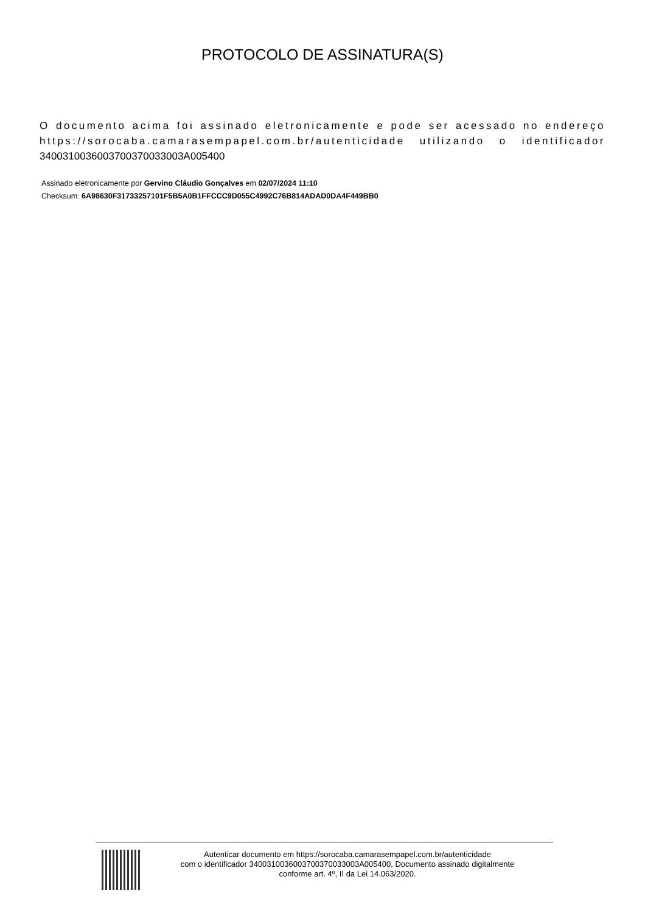PROTOCOLO DE ASSINATURA(S)
O documento acima foi assinado eletronicamente e pode ser acessado no endereço https://sorocaba.camarasempapel.com.br/autenticidade utilizando o identificador 340031003600370037003300​3A005400
Assinado eletronicamente por Gervino Cláudio Gonçalves em 02/07/2024 11:10
Checksum: 6A98630F31733257101F5B5A0B1FFCCC9D055C4992C76B814ADAD0DA4F449BB0
Autenticar documento em https://sorocaba.camarasempapel.com.br/autenticidade
com o identificador 3400310036003700370033003A005400, Documento assinado digitalmente
conforme art. 4º, II da Lei 14.063/2020.